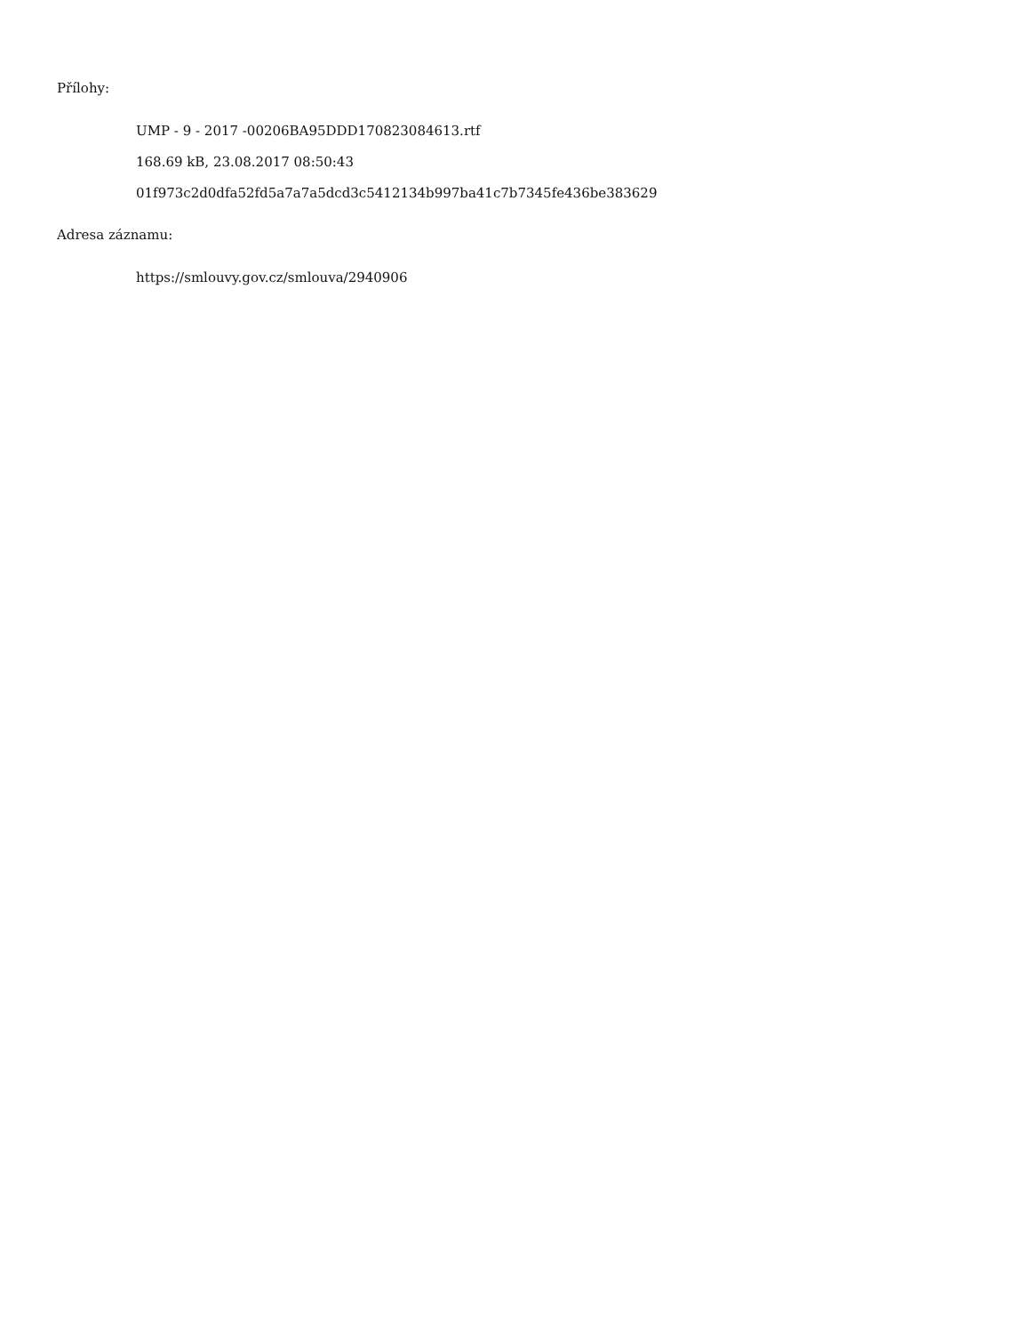Přílohy:
UMP - 9 - 2017 -00206BA95DDD170823084613.rtf
168.69 kB, 23.08.2017 08:50:43
01f973c2d0dfa52fd5a7a7a5dcd3c5412134b997ba41c7b7345fe436be383629
Adresa záznamu:
https://smlouvy.gov.cz/smlouva/2940906